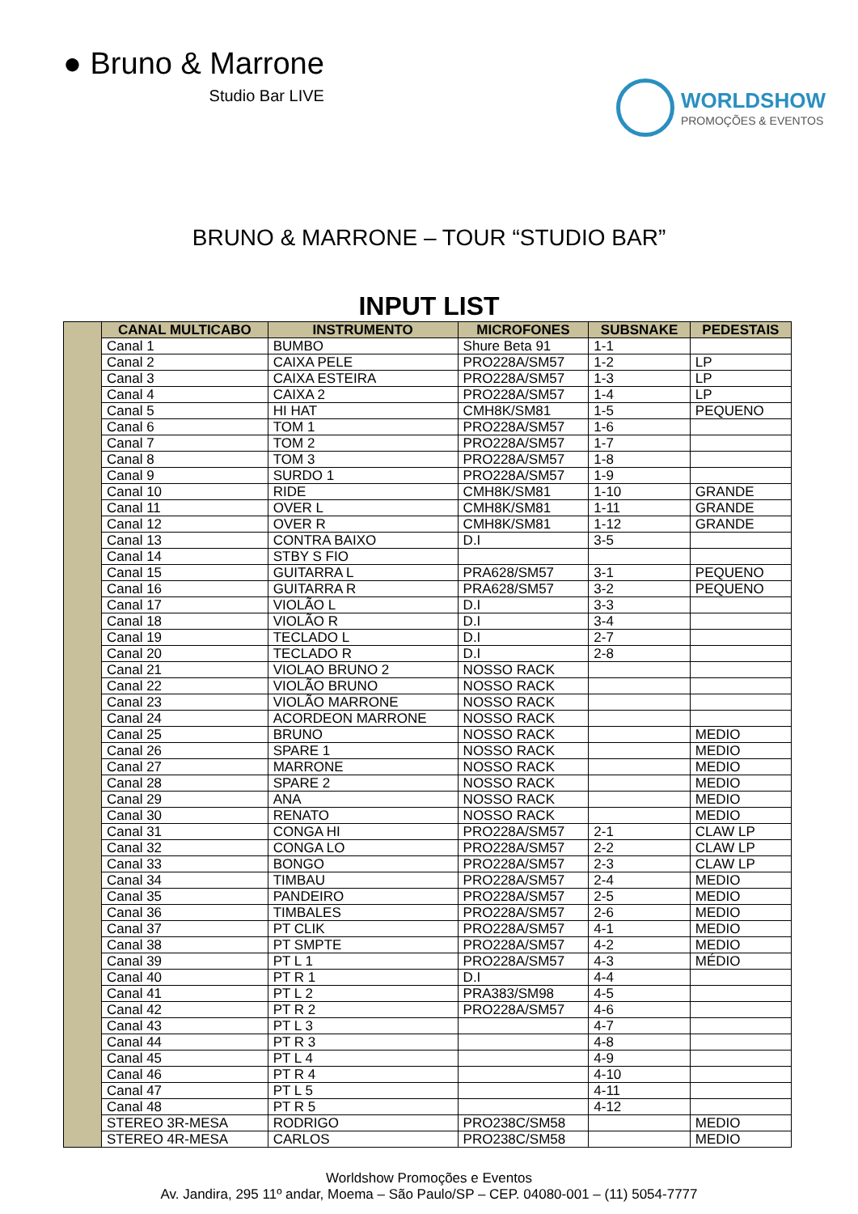● Bruno & Marrone
Studio Bar LIVE
WORLDSHOW
PROMOÇÕES & EVENTOS
BRUNO & MARRONE – TOUR “STUDIO BAR”
INPUT LIST
| | CANAL MULTICABO | INSTRUMENTO | MICROFONES | SUBSNAKE | PEDESTAIS |
| | Canal 1 | BUMBO | Shure Beta 91 | 1-1 | |
| | Canal 2 | CAIXA PELE | PRO228A/SM57 | 1-2 | LP |
| | Canal 3 | CAIXA ESTEIRA | PRO228A/SM57 | 1-3 | LP |
| | Canal 4 | CAIXA 2 | PRO228A/SM57 | 1-4 | LP |
| | Canal 5 | HI HAT | CMH8K/SM81 | 1-5 | PEQUENO |
| | Canal 6 | TOM 1 | PRO228A/SM57 | 1-6 | |
| | Canal 7 | TOM 2 | PRO228A/SM57 | 1-7 | |
| | Canal 8 | TOM 3 | PRO228A/SM57 | 1-8 | |
| | Canal 9 | SURDO 1 | PRO228A/SM57 | 1-9 | |
| | Canal 10 | RIDE | CMH8K/SM81 | 1-10 | GRANDE |
| | Canal 11 | OVER L | CMH8K/SM81 | 1-11 | GRANDE |
| | Canal 12 | OVER R | CMH8K/SM81 | 1-12 | GRANDE |
| | Canal 13 | CONTRA BAIXO | D.I | 3-5 | |
| | Canal 14 | STBY S FIO | | | |
| | Canal 15 | GUITARRA L | PRA628/SM57 | 3-1 | PEQUENO |
| | Canal 16 | GUITARRA R | PRA628/SM57 | 3-2 | PEQUENO |
| | Canal 17 | VIOLÃO L | D.I | 3-3 | |
| | Canal 18 | VIOLÃO R | D.I | 3-4 | |
| | Canal 19 | TECLADO L | D.I | 2-7 | |
| | Canal 20 | TECLADO R | D.I | 2-8 | |
| | Canal 21 | VIOLAO BRUNO 2 | NOSSO RACK | | |
| | Canal 22 | VIOLÃO BRUNO | NOSSO RACK | | |
| | Canal 23 | VIOLÃO MARRONE | NOSSO RACK | | |
| | Canal 24 | ACORDEON MARRONE | NOSSO RACK | | |
| | Canal 25 | BRUNO | NOSSO RACK | | MEDIO |
| | Canal 26 | SPARE 1 | NOSSO RACK | | MEDIO |
| | Canal 27 | MARRONE | NOSSO RACK | | MEDIO |
| | Canal 28 | SPARE 2 | NOSSO RACK | | MEDIO |
| | Canal 29 | ANA | NOSSO RACK | | MEDIO |
| | Canal 30 | RENATO | NOSSO RACK | | MEDIO |
| | Canal 31 | CONGA HI | PRO228A/SM57 | 2-1 | CLAW LP |
| | Canal 32 | CONGA LO | PRO228A/SM57 | 2-2 | CLAW LP |
| | Canal 33 | BONGO | PRO228A/SM57 | 2-3 | CLAW LP |
| | Canal 34 | TIMBAU | PRO228A/SM57 | 2-4 | MEDIO |
| | Canal 35 | PANDEIRO | PRO228A/SM57 | 2-5 | MEDIO |
| | Canal 36 | TIMBALES | PRO228A/SM57 | 2-6 | MEDIO |
| | Canal 37 | PT CLIK | PRO228A/SM57 | 4-1 | MEDIO |
| | Canal 38 | PT SMPTE | PRO228A/SM57 | 4-2 | MEDIO |
| | Canal 39 | PT L 1 | PRO228A/SM57 | 4-3 | MÉDIO |
| | Canal 40 | PT R 1 | D.I | 4-4 | |
| | Canal 41 | PT L 2 | PRA383/SM98 | 4-5 | |
| | Canal 42 | PT R 2 | PRO228A/SM57 | 4-6 | |
| | Canal 43 | PT L 3 | | 4-7 | |
| | Canal 44 | PT R 3 | | 4-8 | |
| | Canal 45 | PT L 4 | | 4-9 | |
| | Canal 46 | PT R 4 | | 4-10 | |
| | Canal 47 | PT L 5 | | 4-11 | |
| | Canal 48 | PT R 5 | | 4-12 | |
| | STEREO 3R-MESA | RODRIGO | PRO238C/SM58 | | MEDIO |
| | STEREO 4R-MESA | CARLOS | PRO238C/SM58 | | MEDIO |
Worldshow Promoções e Eventos
Av. Jandira, 295 11º andar, Moema – São Paulo/SP – CEP. 04080-001 – (11) 5054-7777